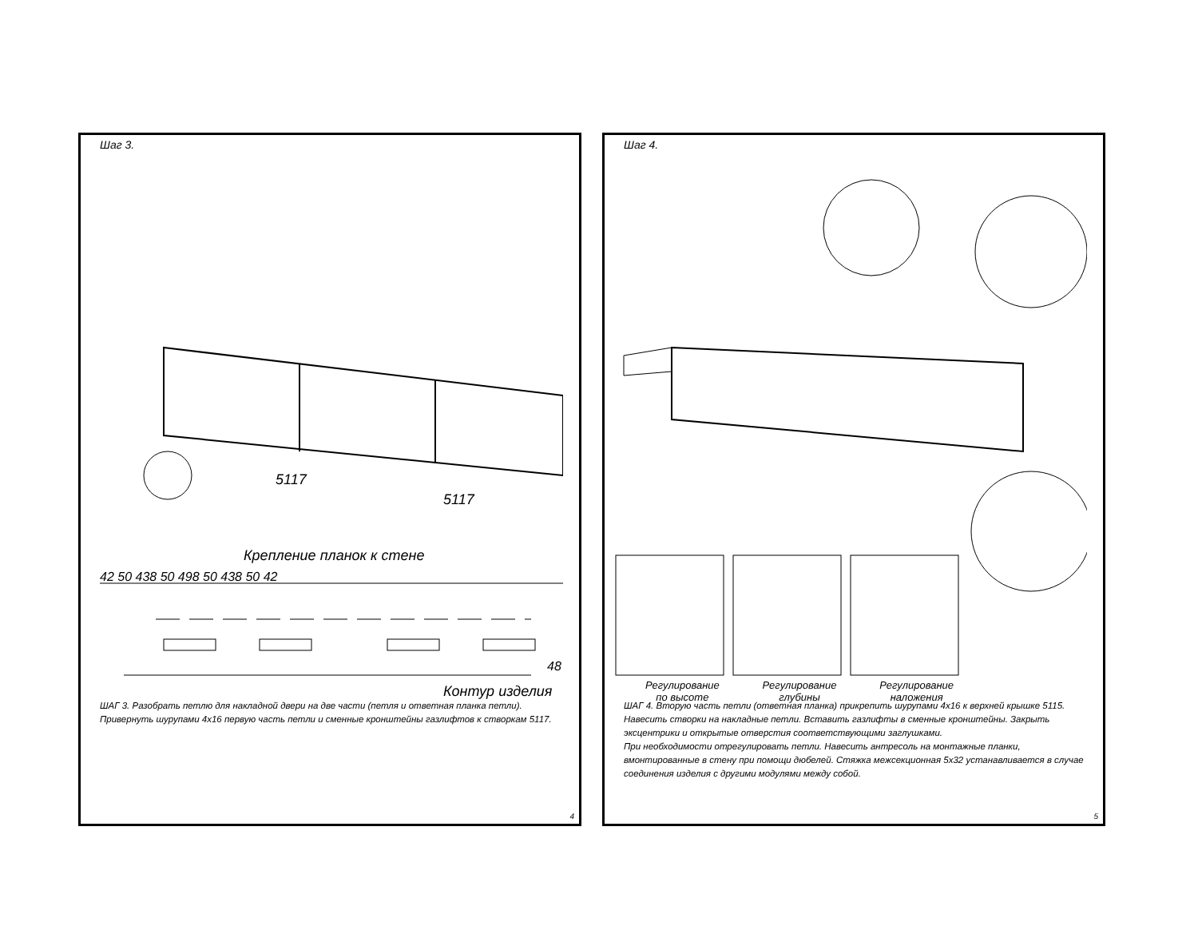Шаг 3.
5117
5117
Крепление планок к стене
42 50 438 50 498 50 438 50 42
48
Контур изделия
ШАГ 3. Разобрать петлю для накладной двери на две части (петля и ответная планка петли). Привернуть шурупами 4х16 первую часть петли и сменные кронштейны газлифтов к створкам 5117.
4
Шаг 4.
Регулирование
по высоте
Регулирование
глубины
Регулирование
наложения
ШАГ 4. Вторую часть петли (ответная планка) прикрепить шурупами 4х16 к верхней крышке 5115. Навесить створки на накладные петли. Вставить газлифты в сменные кронштейны. Закрыть эксцентрики и открытые отверстия соответствующими заглушками.
При необходимости отрегулировать петли. Навесить антресоль на монтажные планки, вмонтированные в стену при помощи дюбелей. Стяжка межсекционная 5х32 устанавливается в случае соединения изделия с другими модулями между собой.
5